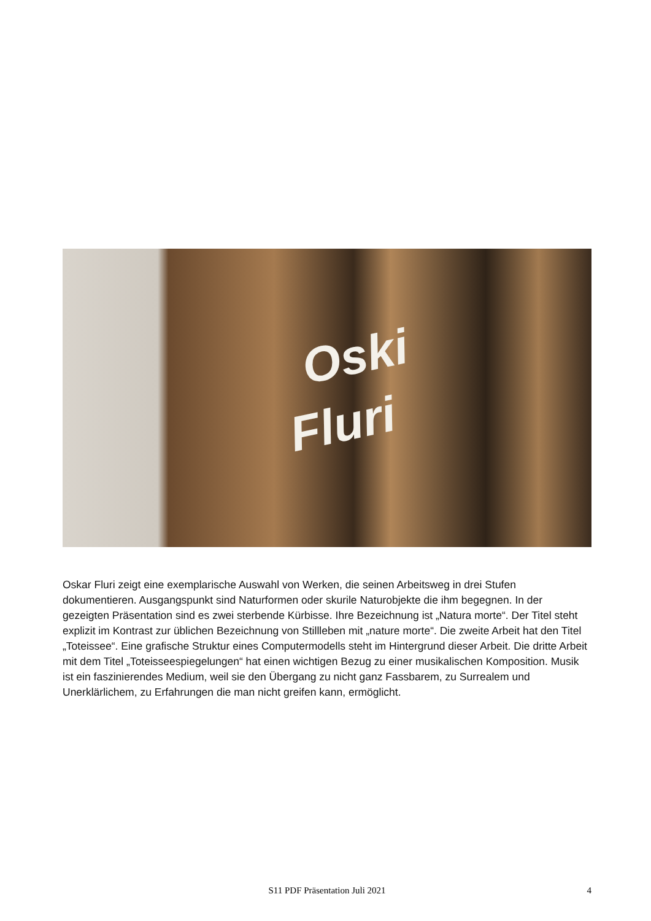Oski
Fluri
Oskar Fluri zeigt eine exemplarische Auswahl von Werken, die seinen Arbeitsweg in drei Stufen dokumentieren. Ausgangspunkt sind Naturformen oder skurile Naturobjekte die ihm begegnen. In der gezeigten Präsentation sind es zwei sterbende Kürbisse. Ihre Bezeichnung ist „Natura morte“. Der Titel steht explizit im Kontrast zur üblichen Bezeichnung von Stillleben mit „nature morte“. Die zweite Arbeit hat den Titel „Toteissee“. Eine grafische Struktur eines Computermodells steht im Hintergrund dieser Arbeit. Die dritte Arbeit mit dem Titel „Toteisseespiegelungen“ hat einen wichtigen Bezug zu einer musikalischen Komposition. Musik ist ein faszinierendes Medium, weil sie den Übergang zu nicht ganz Fassbarem, zu Surrealem und Unerklärlichem, zu Erfahrungen die man nicht greifen kann, ermöglicht.
S11 PDF Präsentation Juli 2021
4